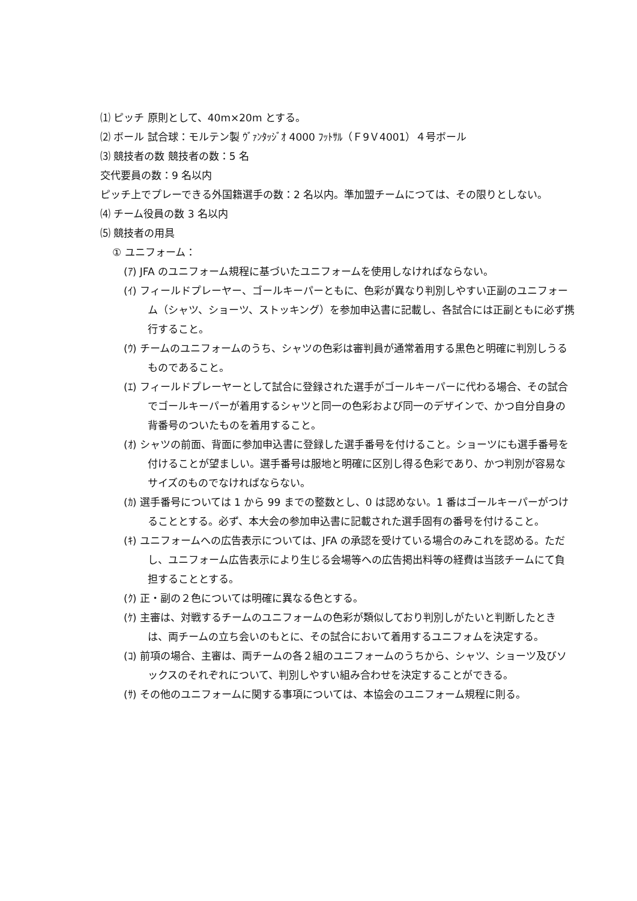⑴ ピッチ 原則として、40m×20m とする。
⑵ ボール 試合球：モルテン製 ｳﾞｧﾝﾀｯｼﾞｵ 4000 ﾌｯﾄｻﾙ（Ｆ9Ｖ4001）４号ボール
⑶ 競技者の数 競技者の数：5 名
交代要員の数：9 名以内
ピッチ上でプレーできる外国籍選手の数：2 名以内。準加盟チームにつては、その限りとしない。
⑷ チーム役員の数 3 名以内
⑸ 競技者の用具
① ユニフォーム：
(ｱ) JFA のユニフォーム規程に基づいたユニフォームを使用しなければならない。
(ｲ) フィールドプレーヤー、ゴールキーパーともに、色彩が異なり判別しやすい正副のユニフォーム（シャツ、ショーツ、ストッキング）を参加申込書に記載し、各試合には正副ともに必ず携行すること。
(ｳ) チームのユニフォームのうち、シャツの色彩は審判員が通常着用する黒色と明確に判別しうるものであること。
(ｴ) フィールドプレーヤーとして試合に登録された選手がゴールキーパーに代わる場合、その試合でゴールキーパーが着用するシャツと同一の色彩および同一のデザインで、かつ自分自身の背番号のついたものを着用すること。
(ｵ) シャツの前面、背面に参加申込書に登録した選手番号を付けること。ショーツにも選手番号を付けることが望ましい。選手番号は服地と明確に区別し得る色彩であり、かつ判別が容易なサイズのものでなければならない。
(ｶ) 選手番号については 1 から 99 までの整数とし、0 は認めない。1 番はゴールキーパーがつけることとする。必ず、本大会の参加申込書に記載された選手固有の番号を付けること。
(ｷ) ユニフォームへの広告表示については、JFA の承認を受けている場合のみこれを認める。ただし、ユニフォーム広告表示により生じる会場等への広告掲出料等の経費は当該チームにて負担することとする。
(ｸ) 正・副の２色については明確に異なる色とする。
(ｹ) 主審は、対戦するチームのユニフォームの色彩が類似しており判別しがたいと判断したときは、両チームの立ち会いのもとに、その試合において着用するユニフォムを決定する。
(ｺ) 前項の場合、主審は、両チームの各２組のユニフォームのうちから、シャツ、ショーツ及びソックスのそれぞれについて、判別しやすい組み合わせを決定することができる。
(ｻ) その他のユニフォームに関する事項については、本協会のユニフォーム規程に則る。